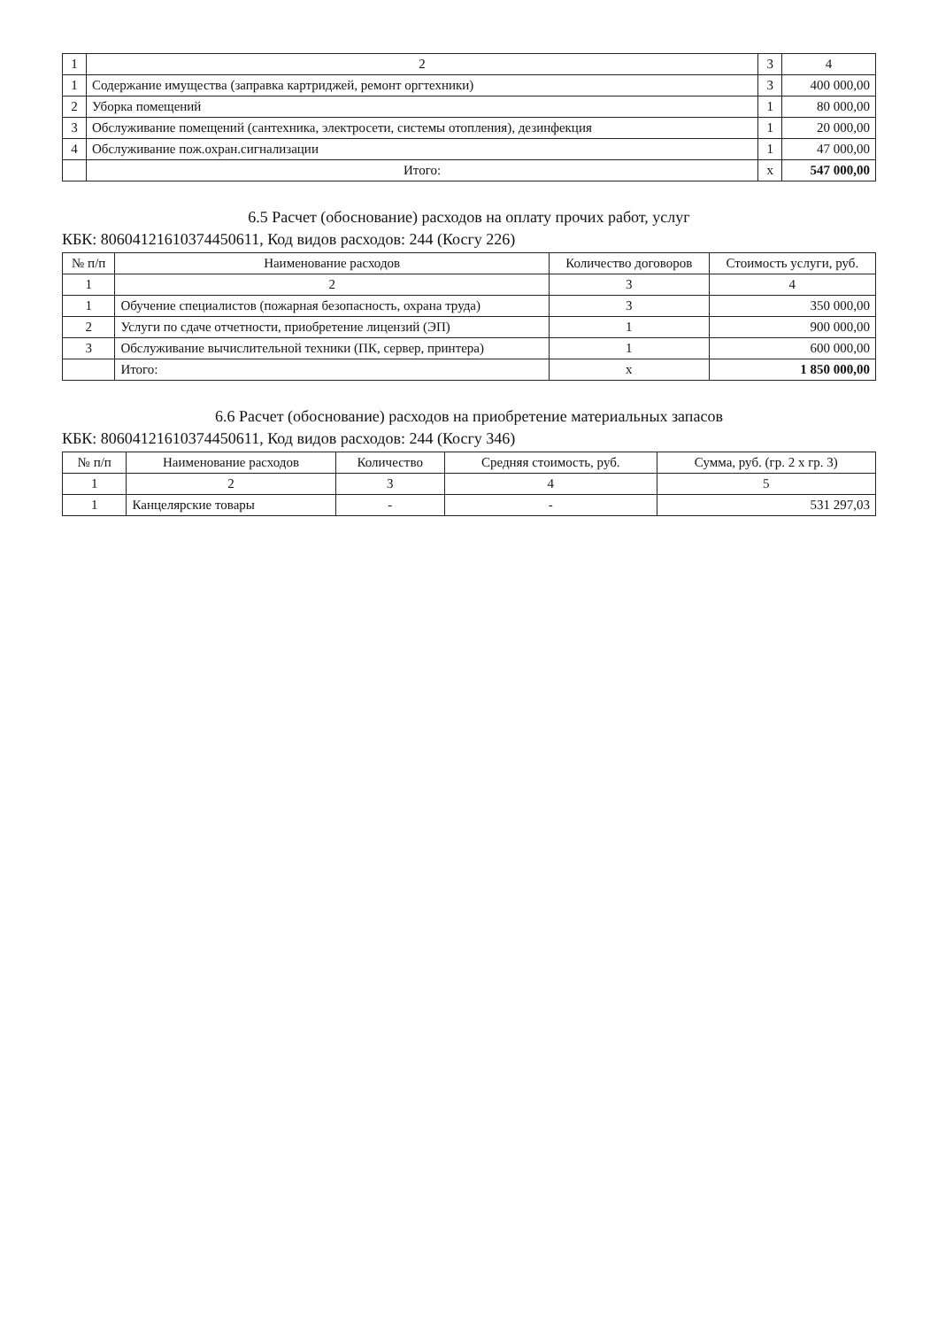| 1 | 2 | 3 | 4 |
| --- | --- | --- | --- |
| 1 | Содержание имущества (заправка картриджей, ремонт оргтехники) | 3 | 400 000,00 |
| 2 | Уборка помещений | 1 | 80 000,00 |
| 3 | Обслуживание помещений (сантехника, электросети, системы отопления), дезинфекция | 1 | 20 000,00 |
| 4 | Обслуживание пож.охран.сигнализации | 1 | 47 000,00 |
| | Итого: | x | 547 000,00 |
6.5 Расчет (обоснование) расходов на оплату прочих работ, услуг
КБК: 80604121610374450611, Код видов расходов: 244 (Косгу 226)
| № п/п | Наименование расходов | Количество договоров | Стоимость услуги, руб. |
| --- | --- | --- | --- |
| 1 | 2 | 3 | 4 |
| 1 | Обучение специалистов (пожарная безопасность, охрана труда) | 3 | 350 000,00 |
| 2 | Услуги по сдаче отчетности, приобретение лицензий (ЭП) | 1 | 900 000,00 |
| 3 | Обслуживание вычислительной техники (ПК, сервер, принтера) | 1 | 600 000,00 |
| | Итого: | x | 1 850 000,00 |
6.6 Расчет (обоснование) расходов на приобретение материальных запасов
КБК: 80604121610374450611, Код видов расходов: 244 (Косгу 346)
| № п/п | Наименование расходов | Количество | Средняя стоимость, руб. | Сумма, руб. (гр. 2 х гр. 3) |
| --- | --- | --- | --- | --- |
| 1 | 2 | 3 | 4 | 5 |
| 1 | Канцелярские товары | - | - | 531 297,03 |